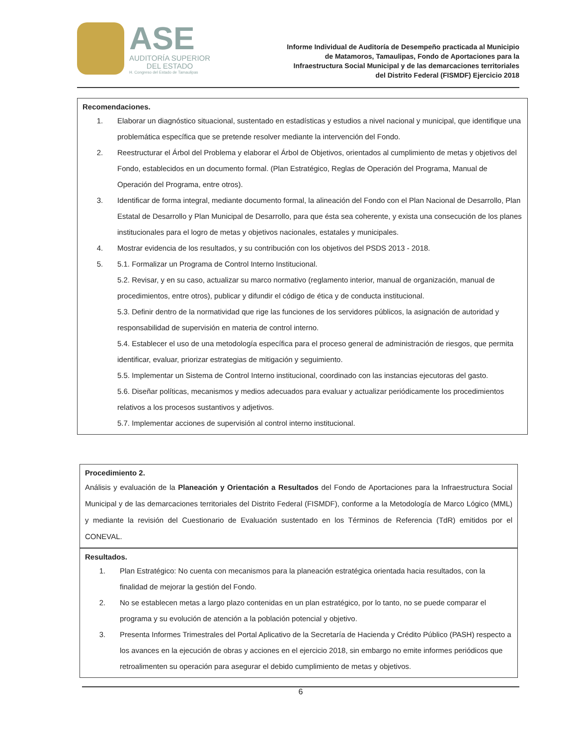ASE
AUDITORÍA SUPERIOR
DEL ESTADO
H. Congreso del Estado de Tamaulipas
Informe Individual de Auditoría de Desempeño practicada al Municipio
de Matamoros, Tamaulipas, Fondo de Aportaciones para la
Infraestructura Social Municipal y de las demarcaciones territoriales
del Distrito Federal (FISMDF) Ejercicio 2018
Recomendaciones.
1. Elaborar un diagnóstico situacional, sustentado en estadísticas y estudios a nivel nacional y municipal, que identifique una problemática específica que se pretende resolver mediante la intervención del Fondo.
2. Reestructurar el Árbol del Problema y elaborar el Árbol de Objetivos, orientados al cumplimiento de metas y objetivos del Fondo, establecidos en un documento formal. (Plan Estratégico, Reglas de Operación del Programa, Manual de Operación del Programa, entre otros).
3. Identificar de forma integral, mediante documento formal, la alineación del Fondo con el Plan Nacional de Desarrollo, Plan Estatal de Desarrollo y Plan Municipal de Desarrollo, para que ésta sea coherente, y exista una consecución de los planes institucionales para el logro de metas y objetivos nacionales, estatales y municipales.
4. Mostrar evidencia de los resultados, y su contribución con los objetivos del PSDS 2013 - 2018.
5. 5.1. Formalizar un Programa de Control Interno Institucional.
5.2. Revisar, y en su caso, actualizar su marco normativo (reglamento interior, manual de organización, manual de procedimientos, entre otros), publicar y difundir el código de ética y de conducta institucional.
5.3. Definir dentro de la normatividad que rige las funciones de los servidores públicos, la asignación de autoridad y responsabilidad de supervisión en materia de control interno.
5.4. Establecer el uso de una metodología específica para el proceso general de administración de riesgos, que permita identificar, evaluar, priorizar estrategias de mitigación y seguimiento.
5.5. Implementar un Sistema de Control Interno institucional, coordinado con las instancias ejecutoras del gasto.
5.6. Diseñar políticas, mecanismos y medios adecuados para evaluar y actualizar periódicamente los procedimientos relativos a los procesos sustantivos y adjetivos.
5.7. Implementar acciones de supervisión al control interno institucional.
Procedimiento 2.
Análisis y evaluación de la Planeación y Orientación a Resultados del Fondo de Aportaciones para la Infraestructura Social Municipal y de las demarcaciones territoriales del Distrito Federal (FISMDF), conforme a la Metodología de Marco Lógico (MML) y mediante la revisión del Cuestionario de Evaluación sustentado en los Términos de Referencia (TdR) emitidos por el CONEVAL.
Resultados.
1. Plan Estratégico: No cuenta con mecanismos para la planeación estratégica orientada hacia resultados, con la finalidad de mejorar la gestión del Fondo.
2. No se establecen metas a largo plazo contenidas en un plan estratégico, por lo tanto, no se puede comparar el programa y su evolución de atención a la población potencial y objetivo.
3. Presenta Informes Trimestrales del Portal Aplicativo de la Secretaría de Hacienda y Crédito Público (PASH) respecto a los avances en la ejecución de obras y acciones en el ejercicio 2018, sin embargo no emite informes periódicos que retroalimenten su operación para asegurar el debido cumplimiento de metas y objetivos.
6